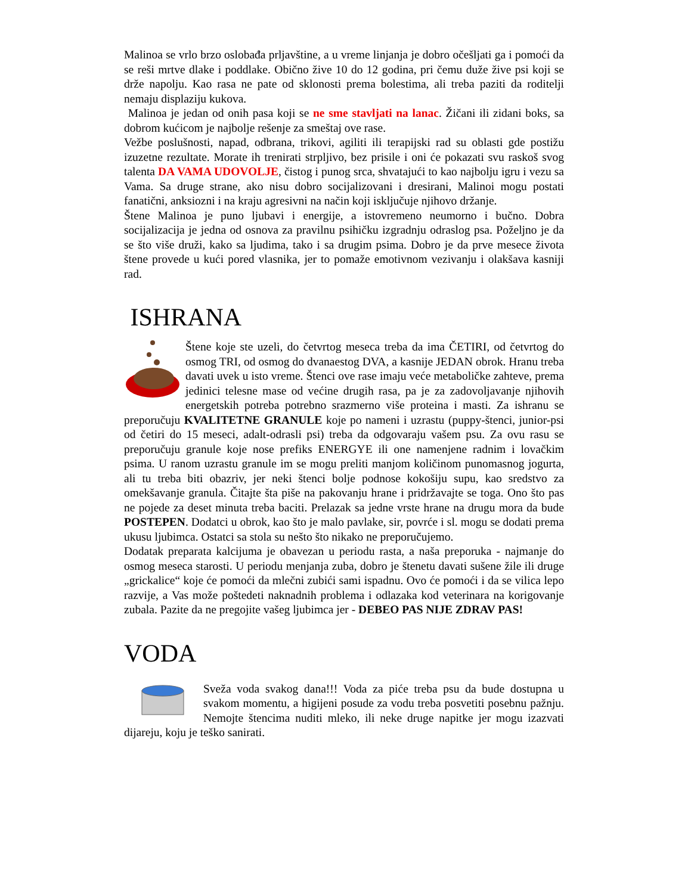Malinoa se vrlo brzo oslobađa prljavštine, a u vreme linjanja je dobro očešljati ga i pomoći da se reši mrtve dlake i poddlake. Obično žive 10 do 12 godina, pri čemu duže žive psi koji se drže napolju. Kao rasa ne pate od sklonosti prema bolestima, ali treba paziti da roditelji nemaju displaziju kukova.
Malinoa je jedan od onih pasa koji se ne sme stavljati na lanac. Žičani ili zidani boks, sa dobrom kućicom je najbolje rešenje za smeštaj ove rase.
Vežbe poslušnosti, napad, odbrana, trikovi, agiliti ili terapijski rad su oblasti gde postižu izuzetne rezultate. Morate ih trenirati strpljivo, bez prisile i oni će pokazati svu raskoš svog talenta DA VAMA UDOVOLJE, čistog i punog srca, shvatajući to kao najbolju igru i vezu sa Vama. Sa druge strane, ako nisu dobro socijalizovani i dresirani, Malinoi mogu postati fanatični, anksiozni i na kraju agresivni na način koji isključuje njihovo držanje.
Štene Malinoa je puno ljubavi i energije, a istovremeno neumorno i bučno. Dobra socijalizacija je jedna od osnova za pravilnu psihičku izgradnju odraslog psa. Poželjno je da se što više druži, kako sa ljudima, tako i sa drugim psima. Dobro je da prve mesece života štene provede u kući pored vlasnika, jer to pomaže emotivnom vezivanju i olakšava kasniji rad.
ISHRANA
Štene koje ste uzeli, do četvrtog meseca treba da ima ČETIRI, od četvrtog do osmog TRI, od osmog do dvanaestog DVA, a kasnije JEDAN obrok. Hranu treba davati uvek u isto vreme. Štenci ove rase imaju veće metaboličke zahteve, prema jedinici telesne mase od većine drugih rasa, pa je za zadovoljavanje njihovih energetskih potreba potrebno srazmerno više proteina i masti. Za ishranu se preporučuju KVALITETNE GRANULE koje po nameni i uzrastu (puppy-štenci, junior-psi od četiri do 15 meseci, adalt-odrasli psi) treba da odgovaraju vašem psu. Za ovu rasu se preporučuju granule koje nose prefiks ENERGYE ili one namenjene radnim i lovačkim psima. U ranom uzrastu granule im se mogu preliti manjom količinom punomasnog jogurta, ali tu treba biti obazriv, jer neki štenci bolje podnose kokošiju supu, kao sredstvo za omekšavanje granula. Čitajte šta piše na pakovanju hrane i pridržavajte se toga. Ono što pas ne pojede za deset minuta treba baciti. Prelazak sa jedne vrste hrane na drugu mora da bude POSTEPEN. Dodatci u obrok, kao što je malo pavlake, sir, povrće i sl. mogu se dodati prema ukusu ljubimca. Ostatci sa stola su nešto što nikako ne preporučujemo.
Dodatak preparata kalcijuma je obavezan u periodu rasta, a naša preporuka - najmanje do osmog meseca starosti. U periodu menjanja zuba, dobro je štenetu davati sušene žile ili druge „grickalice“ koje će pomoći da mlečni zubići sami ispadnu. Ovo će pomoći i da se vilica lepo razvije, a Vas može poštedeti naknadnih problema i odlazaka kod veterinara na korigovanje zubala. Pazite da ne pregojite vašeg ljubimca jer - DEBEO PAS NIJE ZDRAV PAS!
VODA
Sveža voda svakog dana!!! Voda za piće treba psu da bude dostupna u svakom momentu, a higijeni posude za vodu treba posvetiti posebnu pažnju. Nemojte štencima nuditi mleko, ili neke druge napitke jer mogu izazvati dijareju, koju je teško sanirati.